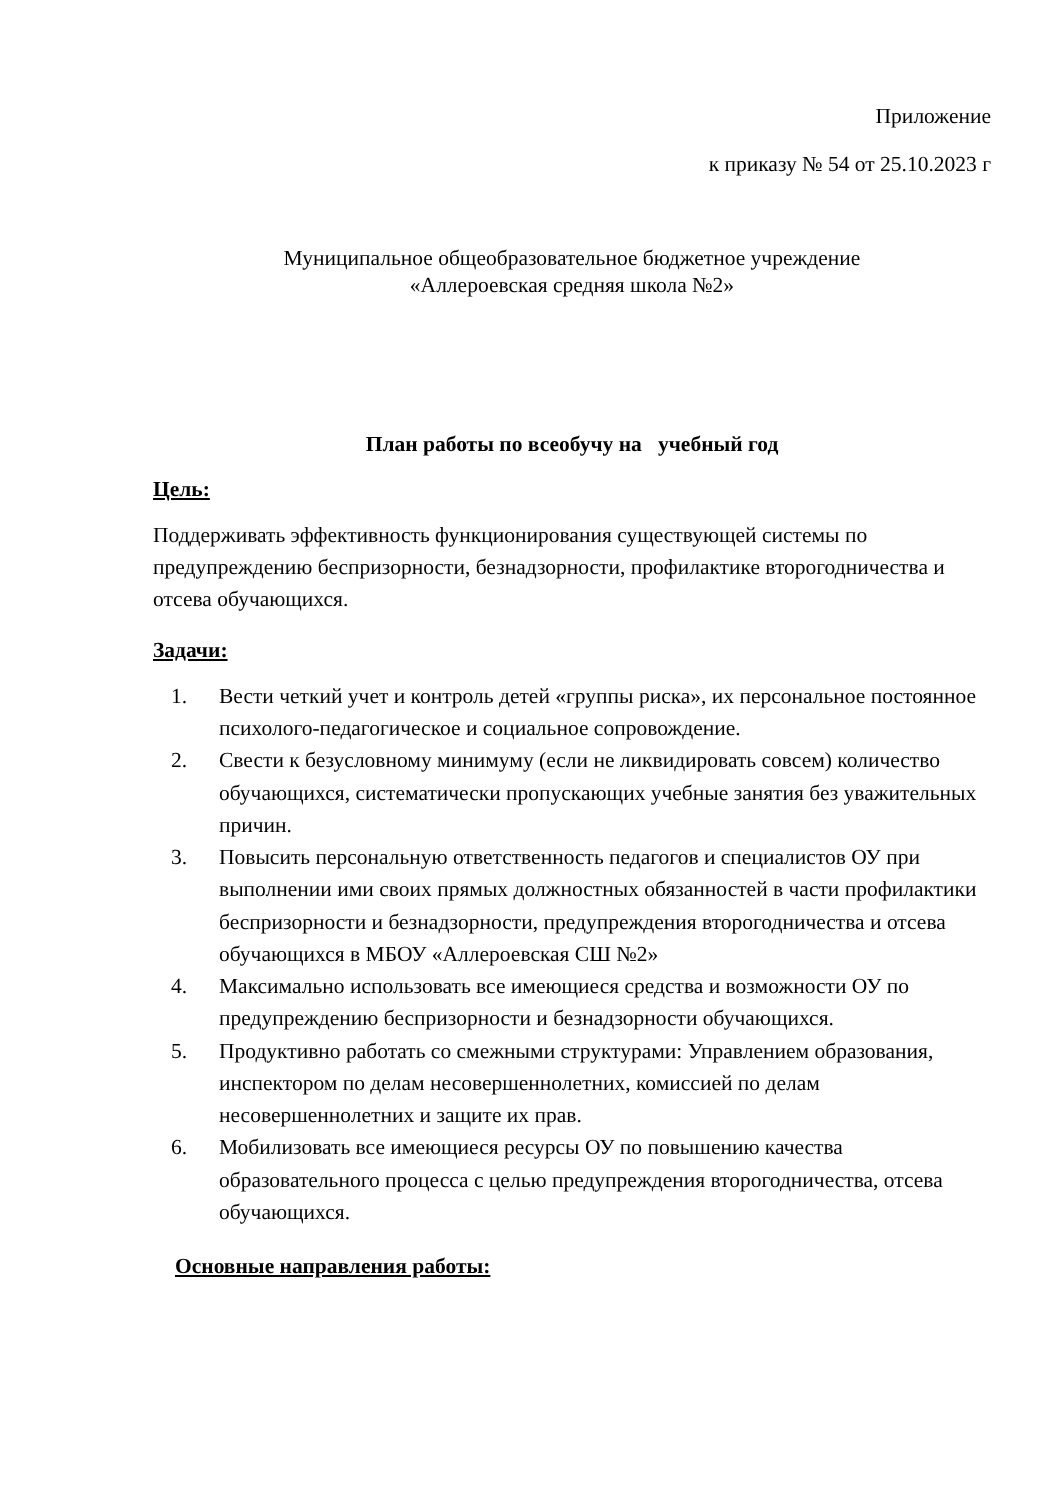Приложение
к приказу № 54 от 25.10.2023 г
Муниципальное общеобразовательное бюджетное учреждение
«Аллероевская средняя школа №2»
План работы по всеобучу на учебный год
Цель:
Поддерживать эффективность функционирования существующей системы по предупреждению беспризорности, безнадзорности, профилактике второгодничества и отсева обучающихся.
Задачи:
1. Вести четкий учет и контроль детей «группы риска», их персональное постоянное психолого-педагогическое и социальное сопровождение.
2. Свести к безусловному минимуму (если не ликвидировать совсем) количество обучающихся, систематически пропускающих учебные занятия без уважительных причин.
3. Повысить персональную ответственность педагогов и специалистов ОУ при выполнении ими своих прямых должностных обязанностей в части профилактики беспризорности и безнадзорности, предупреждения второгодничества и отсева обучающихся в МБОУ «Аллероевская СШ №2»
4. Максимально использовать все имеющиеся средства и возможности ОУ по предупреждению беспризорности и безнадзорности обучающихся.
5. Продуктивно работать со смежными структурами: Управлением образования, инспектором по делам несовершеннолетних, комиссией по делам несовершеннолетних и защите их прав.
6. Мобилизовать все имеющиеся ресурсы ОУ по повышению качества образовательного процесса с целью предупреждения второгодничества, отсева обучающихся.
Основные направления работы: